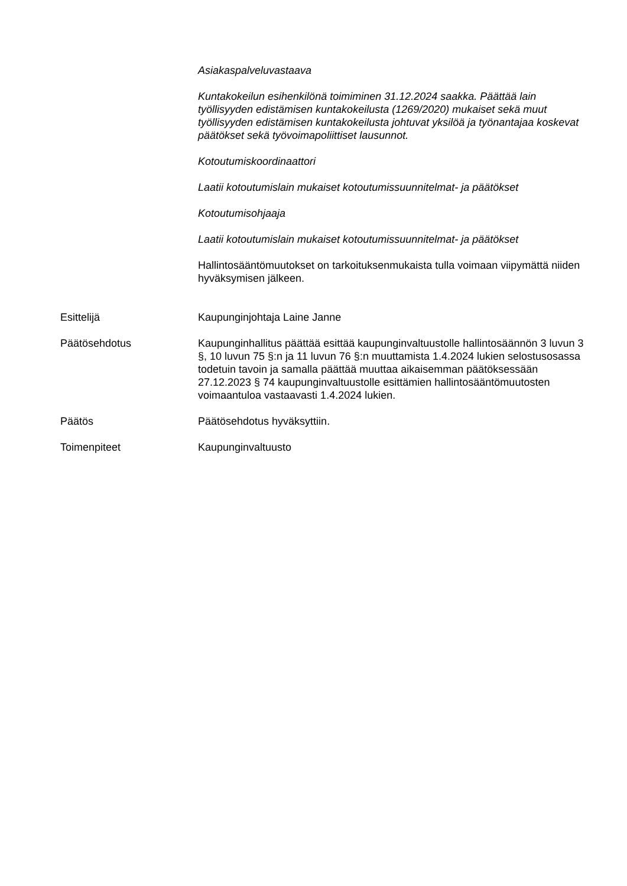Asiakaspalveluvastaava
Kuntakokeilun esihenkilönä toimiminen 31.12.2024 saakka. Päättää lain työllisyyden edistämisen kuntakokeilusta (1269/2020) mukaiset sekä muut työllisyyden edistämisen kuntakokeilusta johtuvat yksilöä ja työnantajaa koskevat päätökset sekä työvoimapoliittiset lausunnot.
Kotoutumiskoordinaattori
Laatii kotoutumislain mukaiset kotoutumissuunnitelmat- ja päätökset
Kotoutumisohjaaja
Laatii kotoutumislain mukaiset kotoutumissuunnitelmat- ja päätökset
Hallintosääntömuutokset on tarkoituksenmukaista tulla voimaan viipymättä niiden hyväksymisen jälkeen.
Esittelijä Kaupunginjohtaja Laine Janne
Päätösehdotus Kaupunginhallitus päättää esittää kaupunginvaltuustolle hallintosäännön 3 luvun 3 §, 10 luvun 75 §:n ja 11 luvun 76 §:n muuttamista 1.4.2024 lukien selostusosassa todetuin tavoin ja samalla päättää muuttaa aikaisemman päätöksessään 27.12.2023 § 74 kaupunginvaltuustolle esittämien hallintosääntömuutosten voimaantuloa vastaavasti 1.4.2024 lukien.
Päätös Päätösehdotus hyväksyttiin.
Toimenpiteet Kaupunginvaltuusto